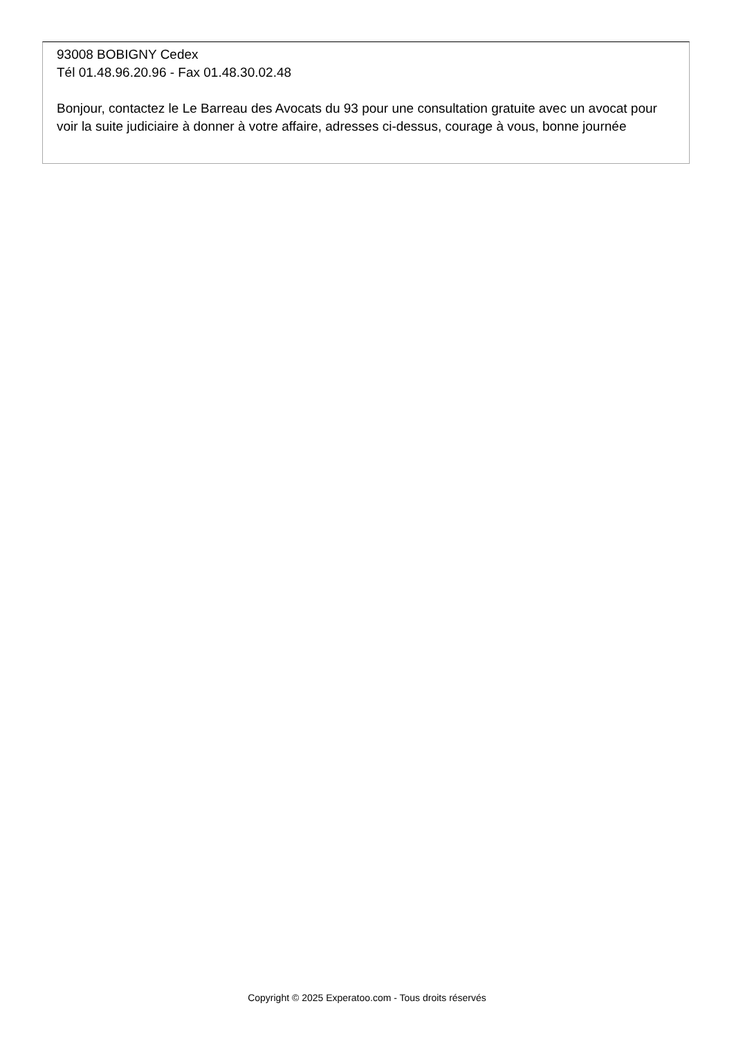93008 BOBIGNY Cedex
Tél 01.48.96.20.96 - Fax 01.48.30.02.48
Bonjour, contactez le Le Barreau des Avocats du 93 pour une consultation gratuite avec un avocat pour voir la suite judiciaire à donner à votre affaire, adresses ci-dessus, courage à vous, bonne journée
Copyright © 2025 Experatoo.com - Tous droits réservés